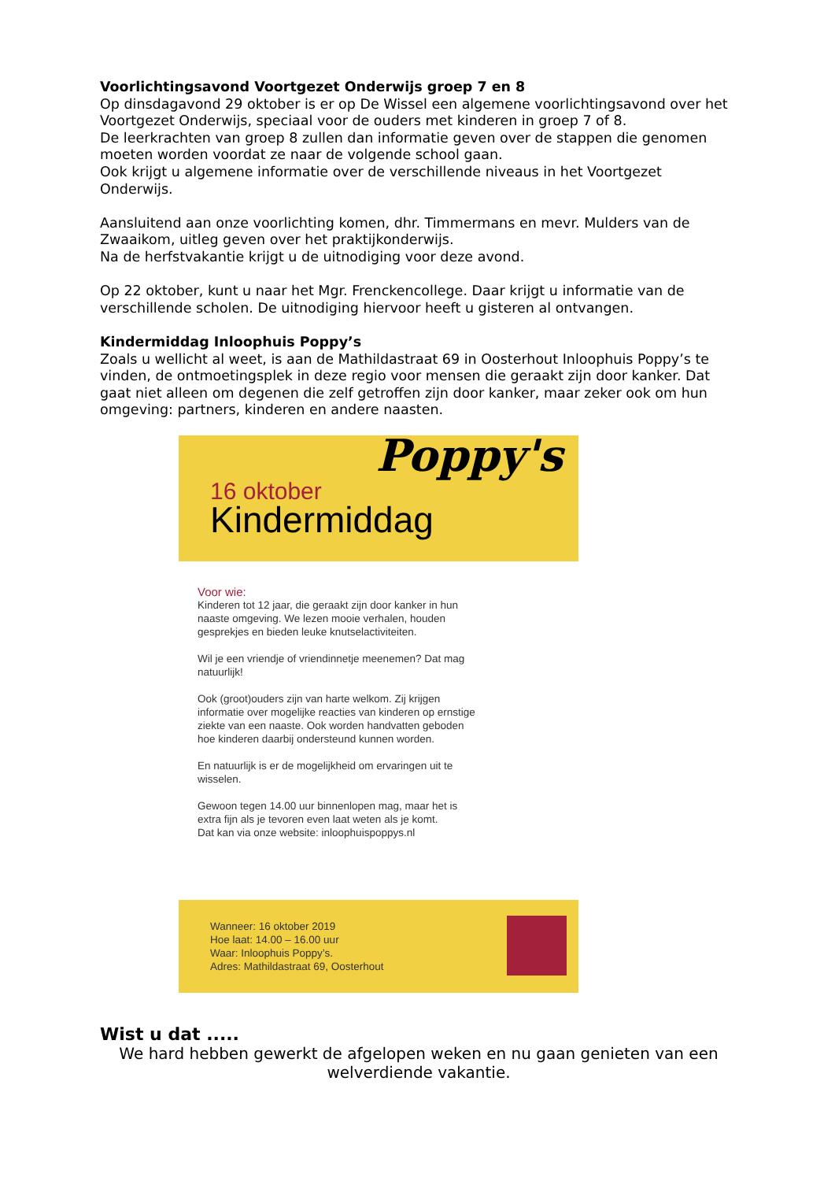Voorlichtingsavond Voortgezet Onderwijs groep 7 en 8
Op dinsdagavond 29 oktober is er op De Wissel een algemene voorlichtingsavond over het Voortgezet Onderwijs, speciaal voor de ouders met kinderen in groep 7 of 8.
De leerkrachten van groep 8 zullen dan informatie geven over de stappen die genomen moeten worden voordat ze naar de volgende school gaan.
Ook krijgt u algemene informatie over de verschillende niveaus in het Voortgezet Onderwijs.
Aansluitend aan onze voorlichting komen, dhr. Timmermans en mevr. Mulders van de Zwaaikom, uitleg geven over het praktijkonderwijs.
Na de herfstvakantie krijgt u de uitnodiging voor deze avond.
Op 22 oktober, kunt u naar het Mgr. Frenckencollege. Daar krijgt u informatie van de verschillende scholen. De uitnodiging hiervoor heeft u gisteren al ontvangen.
Kindermiddag Inloophuis Poppy’s
Zoals u wellicht al weet, is aan de Mathildastraat 69 in Oosterhout Inloophuis Poppy’s te vinden, de ontmoetingsplek in deze regio voor mensen die geraakt zijn door kanker. Dat gaat niet alleen om degenen die zelf getroffen zijn door kanker, maar zeker ook om hun omgeving: partners, kinderen en andere naasten.
Poppy's
16 oktober
Kindermiddag
Voor wie:
Kinderen tot 12 jaar, die geraakt zijn door kanker in hun naaste omgeving. We lezen mooie verhalen, houden gesprekjes en bieden leuke knutselactiviteiten.
Wil je een vriendje of vriendinnetje meenemen? Dat mag natuurlijk!
Ook (groot)ouders zijn van harte welkom. Zij krijgen informatie over mogelijke reacties van kinderen op ernstige ziekte van een naaste. Ook worden handvatten geboden hoe kinderen daarbij ondersteund kunnen worden.
En natuurlijk is er de mogelijkheid om ervaringen uit te wisselen.
Gewoon tegen 14.00 uur binnenlopen mag, maar het is extra fijn als je tevoren even laat weten als je komt.
Dat kan via onze website: inloophuispoppys.nl
Wanneer: 16 oktober 2019
Hoe laat: 14.00 – 16.00 uur
Waar: Inloophuis Poppy’s.
Adres: Mathildastraat 69, Oosterhout
Wist u dat .....
We hard hebben gewerkt de afgelopen weken en nu gaan genieten van een welverdiende vakantie.